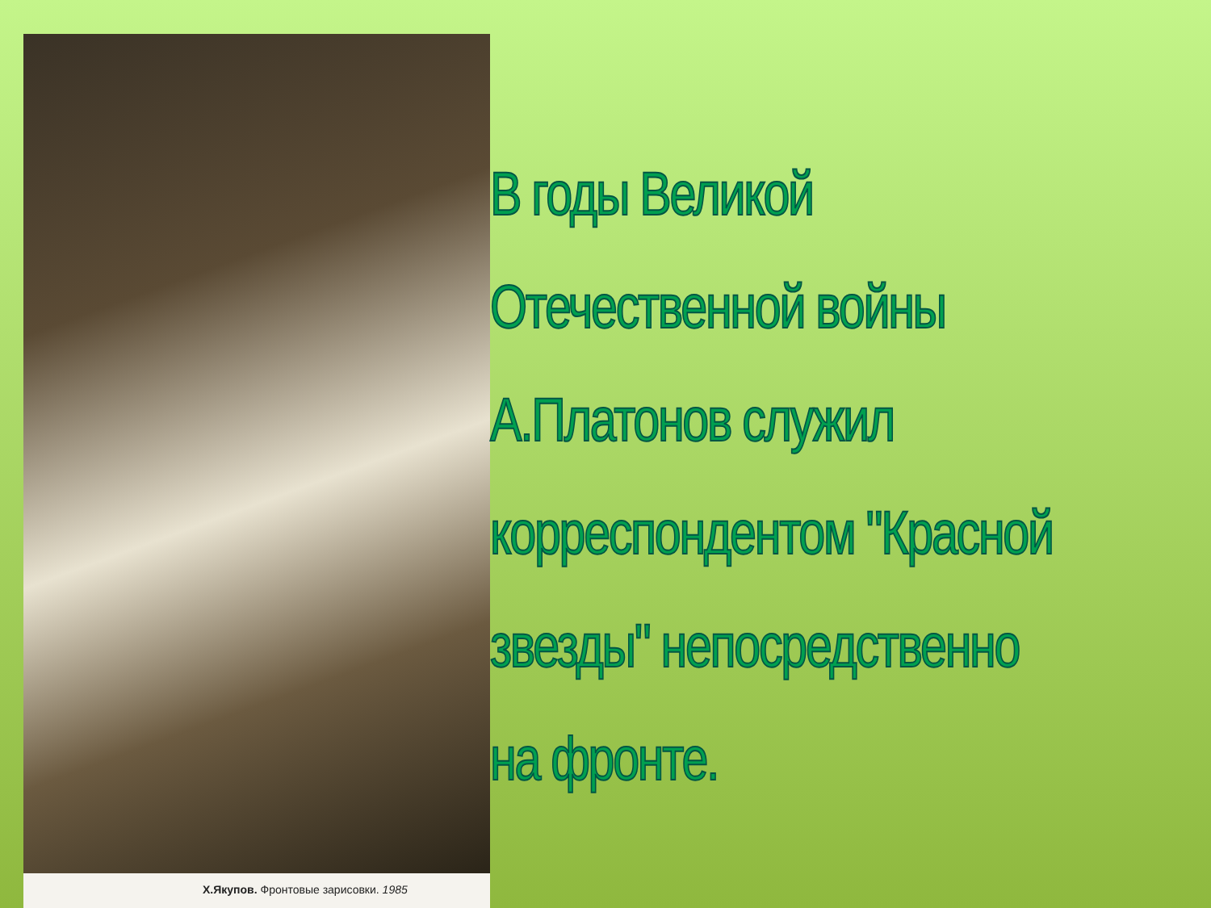Х.Якупов. Фронтовые зарисовки. 1985
В годы Великой
Отечественной войны
А.Платонов служил
корреспондентом "Красной
звезды" непосредственно
на фронте.